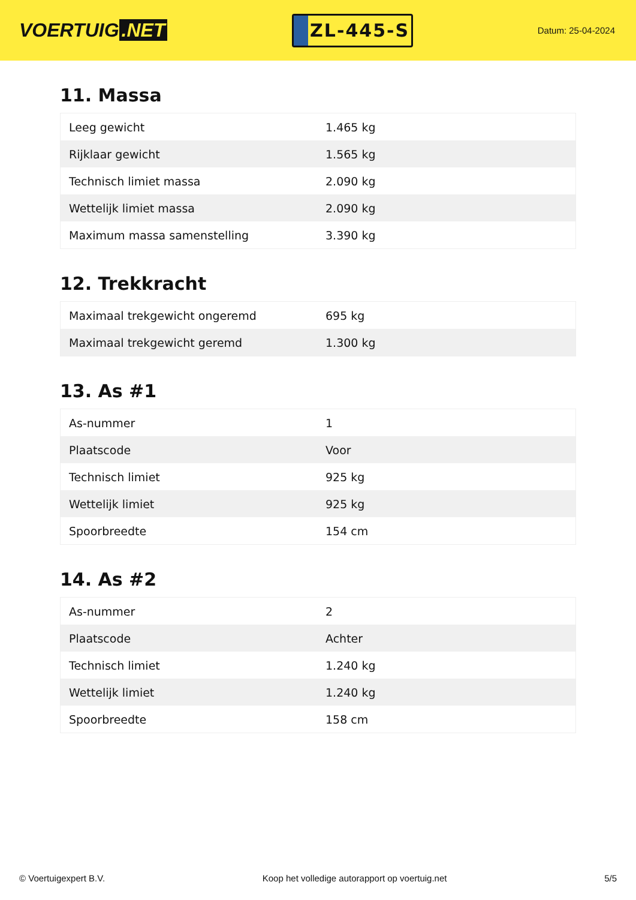VOERTUIG.NET
ZL-445-S
Datum: 25-04-2024
11. Massa
| Leeg gewicht | 1.465 kg |
| Rijklaar gewicht | 1.565 kg |
| Technisch limiet massa | 2.090 kg |
| Wettelijk limiet massa | 2.090 kg |
| Maximum massa samenstelling | 3.390 kg |
12. Trekkracht
| Maximaal trekgewicht ongeremd | 695 kg |
| Maximaal trekgewicht geremd | 1.300 kg |
13. As #1
| As-nummer | 1 |
| Plaatscode | Voor |
| Technisch limiet | 925 kg |
| Wettelijk limiet | 925 kg |
| Spoorbreedte | 154 cm |
14. As #2
| As-nummer | 2 |
| Plaatscode | Achter |
| Technisch limiet | 1.240 kg |
| Wettelijk limiet | 1.240 kg |
| Spoorbreedte | 158 cm |
© Voertuigexpert B.V. Koop het volledige autorapport op voertuig.net 5/5